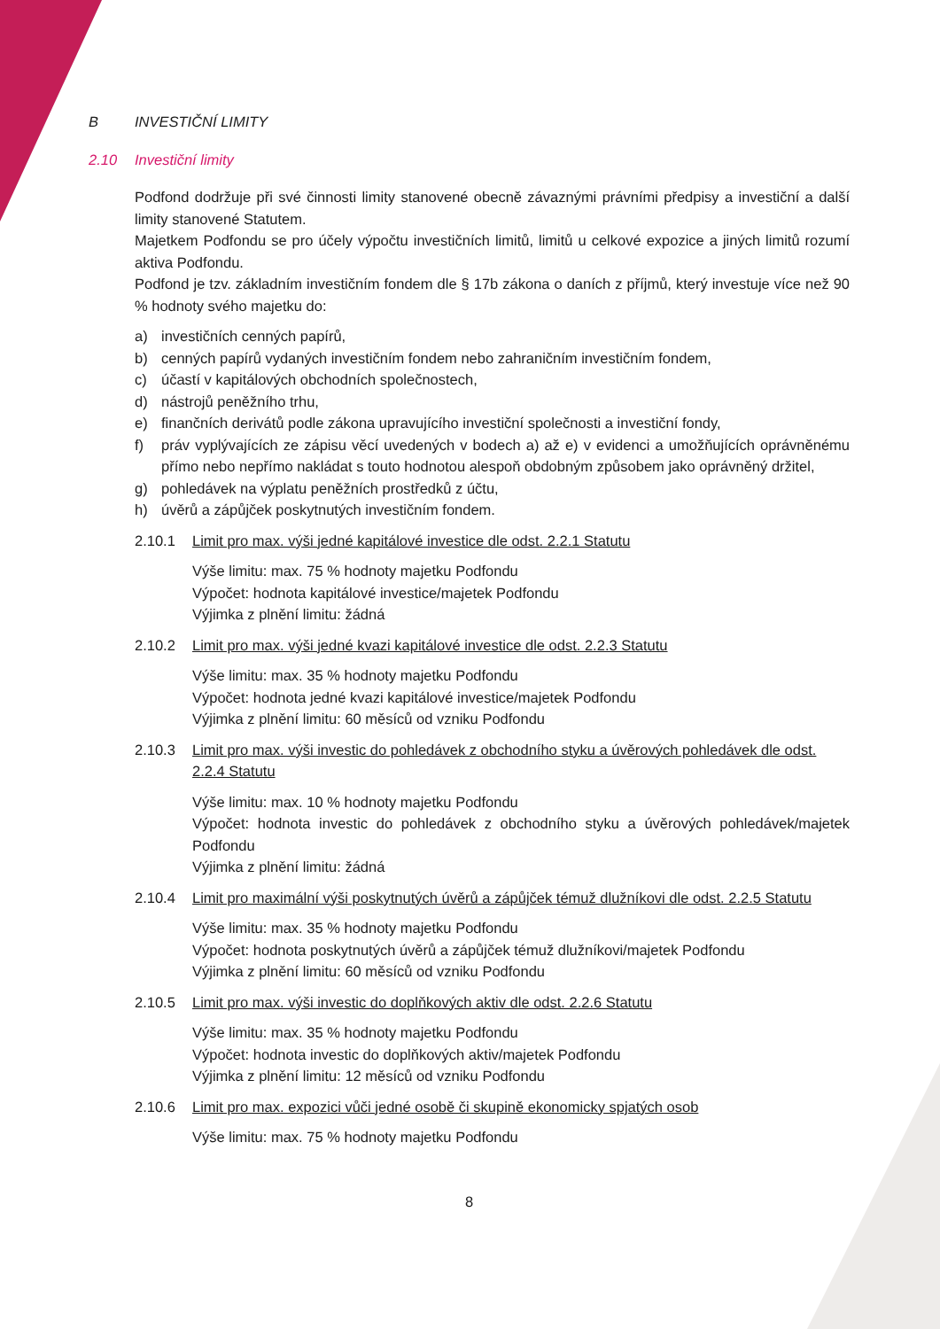B INVESTIČNÍ LIMITY
2.10 Investiční limity
Podfond dodržuje při své činnosti limity stanovené obecně závaznými právními předpisy a investiční a další limity stanovené Statutem.
Majetkem Podfondu se pro účely výpočtu investičních limitů, limitů u celkové expozice a jiných limitů rozumí aktiva Podfondu.
Podfond je tzv. základním investičním fondem dle § 17b zákona o daních z příjmů, který investuje více než 90 % hodnoty svého majetku do:
a) investičních cenných papírů,
b) cenných papírů vydaných investičním fondem nebo zahraničním investičním fondem,
c) účastí v kapitálových obchodních společnostech,
d) nástrojů peněžního trhu,
e) finančních derivátů podle zákona upravujícího investiční společnosti a investiční fondy,
f) práv vyplývajících ze zápisu věcí uvedených v bodech a) až e) v evidenci a umožňujících oprávněnému přímo nebo nepřímo nakládat s touto hodnotou alespoň obdobným způsobem jako oprávněný držitel,
g) pohledávek na výplatu peněžních prostředků z účtu,
h) úvěrů a zápůjček poskytnutých investičním fondem.
2.10.1 Limit pro max. výši jedné kapitálové investice dle odst. 2.2.1 Statutu
Výše limitu: max. 75 % hodnoty majetku Podfondu
Výpočet: hodnota kapitálové investice/majetek Podfondu
Výjimka z plnění limitu: žádná
2.10.2 Limit pro max. výši jedné kvazi kapitálové investice dle odst. 2.2.3 Statutu
Výše limitu: max. 35 % hodnoty majetku Podfondu
Výpočet: hodnota jedné kvazi kapitálové investice/majetek Podfondu
Výjimka z plnění limitu: 60 měsíců od vzniku Podfondu
2.10.3 Limit pro max. výši investic do pohledávek z obchodního styku a úvěrových pohledávek dle odst. 2.2.4 Statutu
Výše limitu: max. 10 % hodnoty majetku Podfondu
Výpočet: hodnota investic do pohledávek z obchodního styku a úvěrových pohledávek/majetek Podfondu
Výjimka z plnění limitu: žádná
2.10.4 Limit pro maximální výši poskytnutých úvěrů a zápůjček témuž dlužníkovi dle odst. 2.2.5 Statutu
Výše limitu: max. 35 % hodnoty majetku Podfondu
Výpočet: hodnota poskytnutých úvěrů a zápůjček témuž dlužníkovi/majetek Podfondu
Výjimka z plnění limitu: 60 měsíců od vzniku Podfondu
2.10.5 Limit pro max. výši investic do doplňkových aktiv dle odst. 2.2.6 Statutu
Výše limitu: max. 35 % hodnoty majetku Podfondu
Výpočet: hodnota investic do doplňkových aktiv/majetek Podfondu
Výjimka z plnění limitu: 12 měsíců od vzniku Podfondu
2.10.6 Limit pro max. expozici vůči jedné osobě či skupině ekonomicky spjatých osob
Výše limitu: max. 75 % hodnoty majetku Podfondu
8